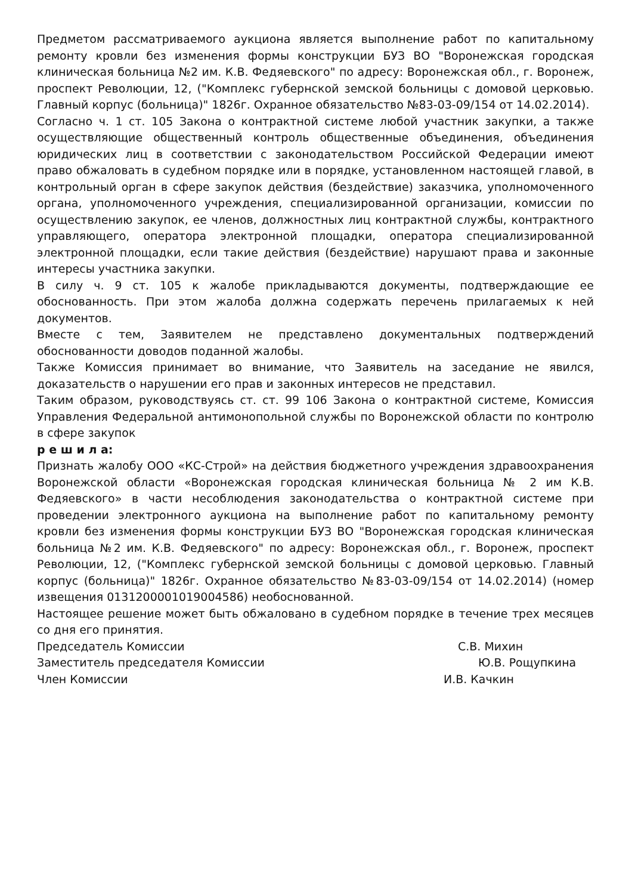Предметом рассматриваемого аукциона является выполнение работ по капитальному ремонту кровли без изменения формы конструкции БУЗ ВО "Воронежская городская клиническая больница №2 им. К.В. Федяевского" по адресу: Воронежская обл., г. Воронеж, проспект Революции, 12, ("Комплекс губернской земской больницы с домовой церковью. Главный корпус (больница)" 1826г. Охранное обязательство №83-03-09/154 от 14.02.2014).
Согласно ч. 1 ст. 105 Закона о контрактной системе любой участник закупки, а также осуществляющие общественный контроль общественные объединения, объединения юридических лиц в соответствии с законодательством Российской Федерации имеют право обжаловать в судебном порядке или в порядке, установленном настоящей главой, в контрольный орган в сфере закупок действия (бездействие) заказчика, уполномоченного органа, уполномоченного учреждения, специализированной организации, комиссии по осуществлению закупок, ее членов, должностных лиц контрактной службы, контрактного управляющего, оператора электронной площадки, оператора специализированной электронной площадки, если такие действия (бездействие) нарушают права и законные интересы участника закупки.
В силу ч. 9 ст. 105 к жалобе прикладываются документы, подтверждающие ее обоснованность. При этом жалоба должна содержать перечень прилагаемых к ней документов.
Вместе с тем, Заявителем не представлено документальных подтверждений обоснованности доводов поданной жалобы.
Также Комиссия принимает во внимание, что Заявитель на заседание не явился, доказательств о нарушении его прав и законных интересов не представил.
Таким образом, руководствуясь ст. ст. 99 106 Закона о контрактной системе, Комиссия Управления Федеральной антимонопольной службы по Воронежской области по контролю в сфере закупок
р е ш и л а:
Признать жалобу ООО «КС-Строй» на действия бюджетного учреждения здравоохранения Воронежской области «Воронежская городская клиническая больница № 2 им К.В. Федяевского» в части несоблюдения законодательства о контрактной системе при проведении электронного аукциона на выполнение работ по капитальному ремонту кровли без изменения формы конструкции БУЗ ВО "Воронежская городская клиническая больница №2 им. К.В. Федяевского" по адресу: Воронежская обл., г. Воронеж, проспект Революции, 12, ("Комплекс губернской земской больницы с домовой церковью. Главный корпус (больница)" 1826г. Охранное обязательство №83-03-09/154 от 14.02.2014) (номер извещения 0131200001019004586) необоснованной.
Настоящее решение может быть обжаловано в судебном порядке в течение трех месяцев со дня его принятия.
Председатель Комиссии С.В. Михин
Заместитель председателя Комиссии Ю.В. Рощупкина
Член Комиссии И.В. Качкин